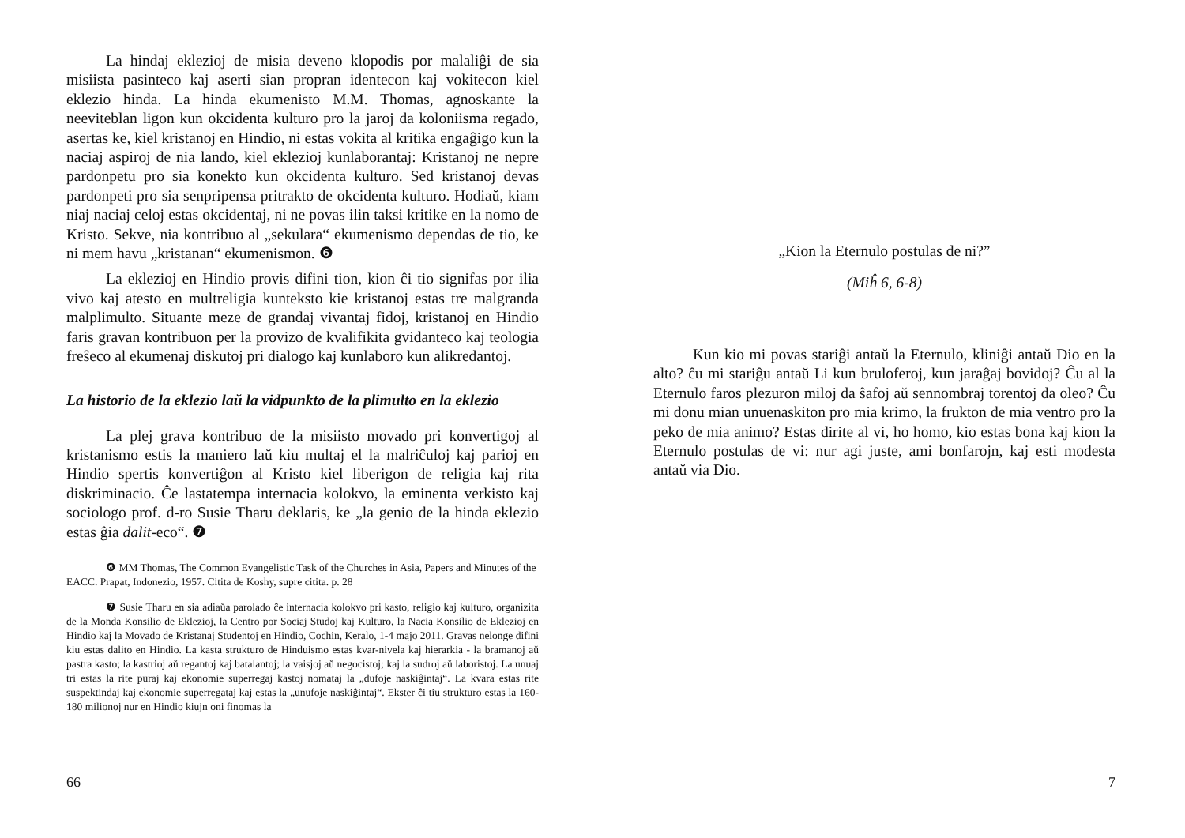La hindaj eklezioj de misia deveno klopodis por malaliĝi de sia misiista pasinteco kaj aserti sian propran identecon kaj vokitecon kiel eklezio hinda. La hinda ekumenisto M.M. Thomas, agnoskante la neeviteblan ligon kun okcidenta kulturo pro la jaroj da koloniisma regado, asertas ke, kiel kristanoj en Hindio, ni estas vokita al kritika engaĝigo kun la naciaj aspiroj de nia lando, kiel eklezioj kunlaborantaj: Kristanoj ne nepre pardonpetu pro sia konekto kun okcidenta kulturo. Sed kristanoj devas pardonpeti pro sia senpripensa pritrakto de okcidenta kulturo. Hodiaŭ, kiam niaj naciaj celoj estas okcidentaj, ni ne povas ilin taksi kritike en la nomo de Kristo. Sekve, nia kontribuo al „sekulara“ ekumenismo dependas de tio, ke ni mem havu „kristanan“ ekumenismon. ❻
La eklezioj en Hindio provis difini tion, kion ĉi tio signifas por ilia vivo kaj atesto en multreligia kunteksto kie kristanoj estas tre malgranda malplimulto. Situante meze de grandaj vivantaj fidoj, kristanoj en Hindio faris gravan kontribuon per la provizo de kvalifikita gvidanteco kaj teologia freŝeco al ekumenaj diskutoj pri dialogo kaj kunlaboro kun alikredantoj.
La historio de la eklezio laŭ la vidpunkto de la plimulto en la eklezio
La plej grava kontribuo de la misiisto movado pri konvertigoj al kristanismo estis la maniero laŭ kiu multaj el la malriĉuloj kaj parioj en Hindio spertis konvertiĝon al Kristo kiel liberigon de religia kaj rita diskriminacio. Ĉe lastatempa internacia kolokvo, la eminenta verkisto kaj sociologo prof. d-ro Susie Tharu deklaris, ke „la genio de la hinda eklezio estas ĝia dalit-eco“. ❼
❻ MM Thomas, The Common Evangelistic Task of the Churches in Asia, Papers and Minutes of the EACC. Prapat, Indonezio, 1957. Citita de Koshy, supre citita. p. 28
❼ Susie Tharu en sia adiaŭa parolado ĉe internacia kolokvo pri kasto, religio kaj kulturo, organizita de la Monda Konsilio de Eklezioj, la Centro por Sociaj Studoj kaj Kulturo, la Nacia Konsilio de Eklezioj en Hindio kaj la Movado de Kristanaj Studentoj en Hindio, Cochin, Keralo, 1-4 majo 2011. Gravas nelonge difini kiu estas dalito en Hindio. La kasta strukturo de Hinduismo estas kvar-nivela kaj hierarkia - la bramanoj aŭ pastra kasto; la kastrioj aŭ regantoj kaj batalantoj; la vaisjoj aŭ negocistoj; kaj la sudroj aŭ laboristoj. La unuaj tri estas la rite puraj kaj ekonomie superregaj kastoj nomataj la „dufoje naskiĝintaj“. La kvara estas rite suspektindaj kaj ekonomie superregataj kaj estas la „unufoje naskiĝintaj“. Ekster ĉi tiu strukturo estas la 160-180 milionoj nur en Hindio kiujn oni finomas la
66
„Kion la Eternulo postulas de ni?”
(Miĥ 6, 6-8)
Kun kio mi povas stariĝi antaŭ la Eternulo, kliniĝi antaŭ Dio en la alto? ĉu mi stariĝu antaŭ Li kun bruloferoj, kun jaraĝaj bovidoj? Ĉu al la Eternulo faros plezuron miloj da ŝafoj aŭ sennombraj torentoj da oleo? Ĉu mi donu mian unuenaskiton pro mia krimo, la frukton de mia ventro pro la peko de mia animo? Estas dirite al vi, ho homo, kio estas bona kaj kion la Eternulo postulas de vi: nur agi juste, ami bonfarojn, kaj esti modesta antaŭ via Dio.
7